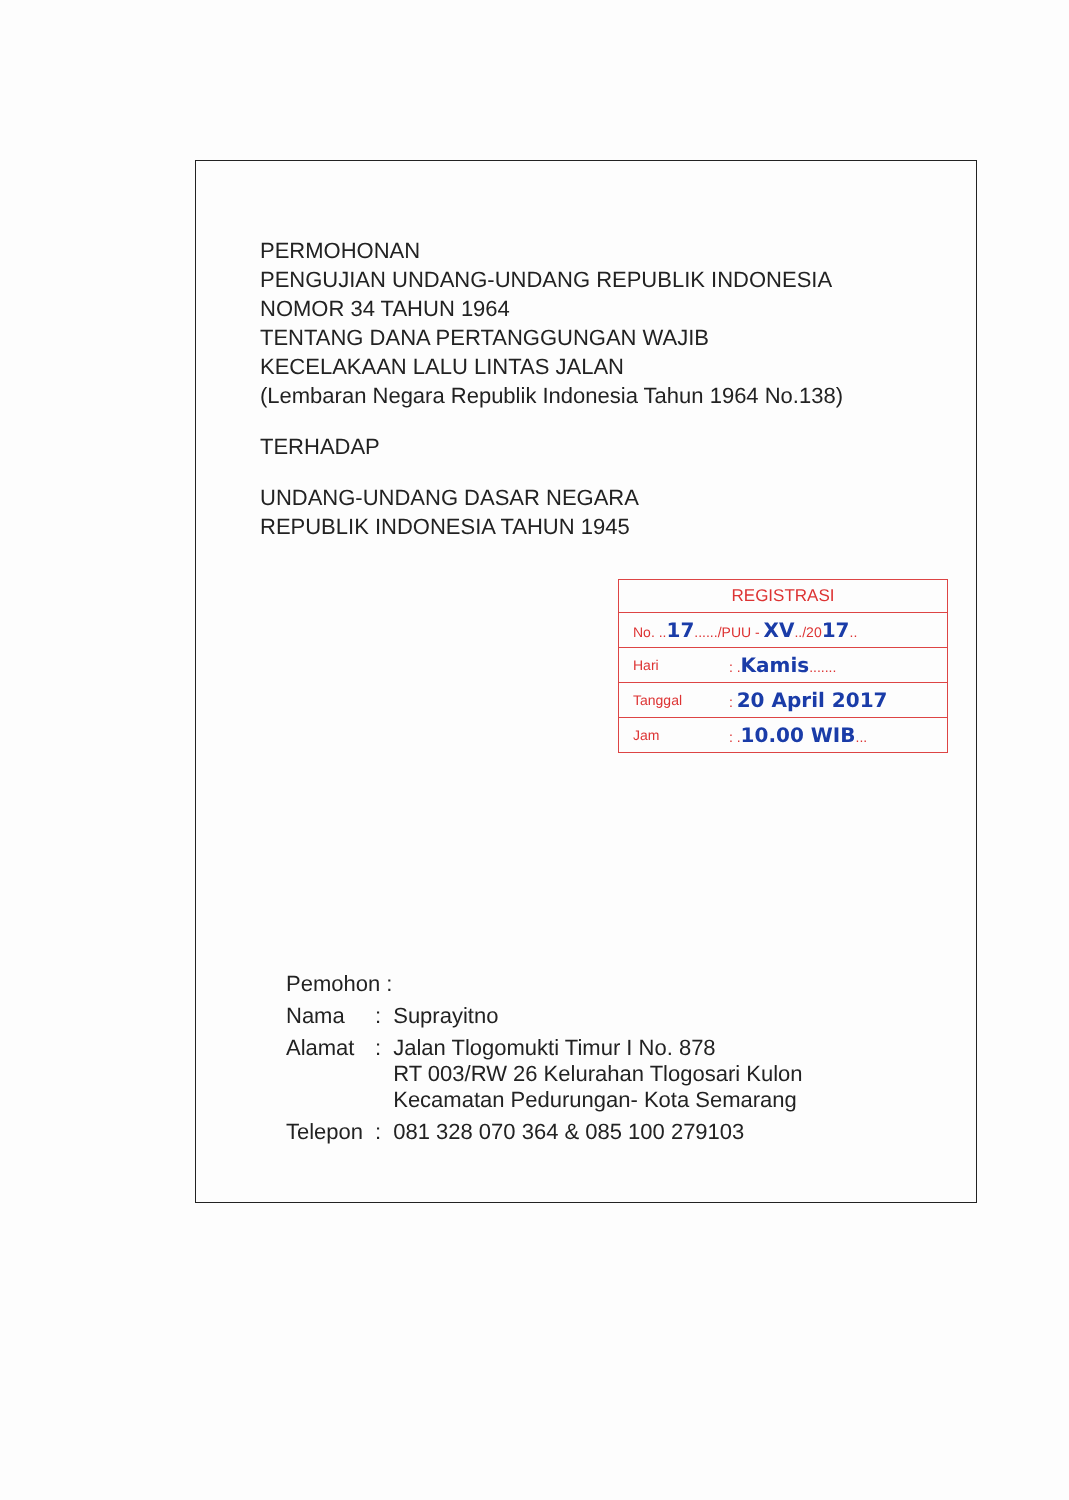PERMOHONAN
PENGUJIAN UNDANG-UNDANG REPUBLIK INDONESIA
NOMOR 34 TAHUN 1964
TENTANG DANA PERTANGGUNGAN WAJIB
KECELAKAAN LALU LINTAS JALAN
(Lembaran Negara Republik Indonesia Tahun 1964 No.138)
TERHADAP
UNDANG-UNDANG DASAR NEGARA
REPUBLIK INDONESIA TAHUN 1945
| REGISTRASI | |
| --- | --- |
| No. .. 17 ....../PUU - XV ../20 17 .. | |
| Hari | : . Kamis ....... |
| Tanggal | : 20 April 2017 |
| Jam | : . 10.00 WIB ... |
| Pemohon : | | |
| Nama | : | Suprayitno |
| Alamat | : | Jalan Tlogomukti Timur I No. 878 RT 003/RW 26 Kelurahan Tlogosari Kulon Kecamatan Pedurungan- Kota Semarang |
| Telepon | : | 081 328 070 364 & 085 100 279103 |